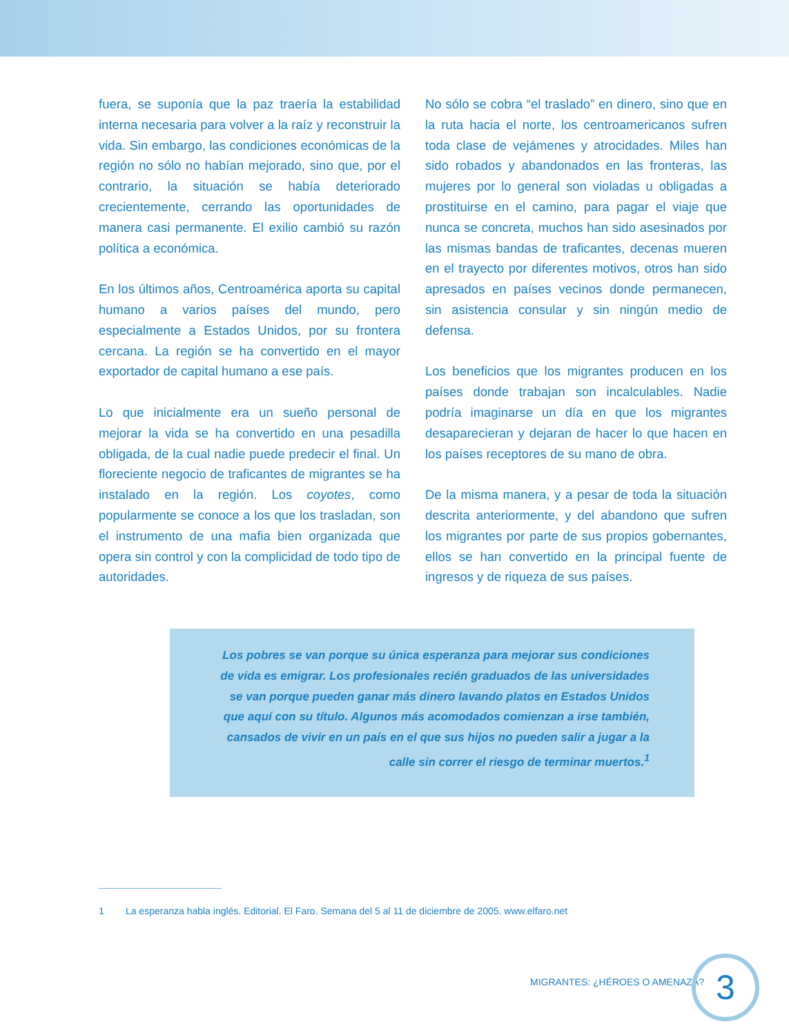fuera, se suponía que la paz traería la estabilidad interna necesaria para volver a la raíz y reconstruir la vida. Sin embargo, las condiciones económicas de la región no sólo no habían mejorado, sino que, por el contrario, la situación se había deteriorado crecientemente, cerrando las oportunidades de manera casi permanente. El exilio cambió su razón política a económica.
En los últimos años, Centroamérica aporta su capital humano a varios países del mundo, pero especialmente a Estados Unidos, por su frontera cercana. La región se ha convertido en el mayor exportador de capital humano a ese país.
Lo que inicialmente era un sueño personal de mejorar la vida se ha convertido en una pesadilla obligada, de la cual nadie puede predecir el final. Un floreciente negocio de traficantes de migrantes se ha instalado en la región. Los coyotes, como popularmente se conoce a los que los trasladan, son el instrumento de una mafia bien organizada que opera sin control y con la complicidad de todo tipo de autoridades.
No sólo se cobra “el traslado” en dinero, sino que en la ruta hacia el norte, los centroamericanos sufren toda clase de vejámenes y atrocidades. Miles han sido robados y abandonados en las fronteras, las mujeres por lo general son violadas u obligadas a prostituirse en el camino, para pagar el viaje que nunca se concreta, muchos han sido asesinados por las mismas bandas de traficantes, decenas mueren en el trayecto por diferentes motivos, otros han sido apresados en países vecinos donde permanecen, sin asistencia consular y sin ningún medio de defensa.
Los beneficios que los migrantes producen en los países donde trabajan son incalculables. Nadie podría imaginarse un día en que los migrantes desaparecieran y dejaran de hacer lo que hacen en los países receptores de su mano de obra.
De la misma manera, y a pesar de toda la situación descrita anteriormente, y del abandono que sufren los migrantes por parte de sus propios gobernantes, ellos se han convertido en la principal fuente de ingresos y de riqueza de sus países.
Los pobres se van porque su única esperanza para mejorar sus condiciones de vida es emigrar. Los profesionales recién graduados de las universidades se van porque pueden ganar más dinero lavando platos en Estados Unidos que aquí con su título. Algunos más acomodados comienzan a irse también, cansados de vivir en un país en el que sus hijos no pueden salir a jugar a la calle sin correr el riesgo de terminar muertos.<sup>1</sup>
1 La esperanza habla inglés. Editorial. El Faro. Semana del 5 al 11 de diciembre de 2005. www.elfaro.net
MIGRANTES: ¿HÉROES O AMENAZA? 3